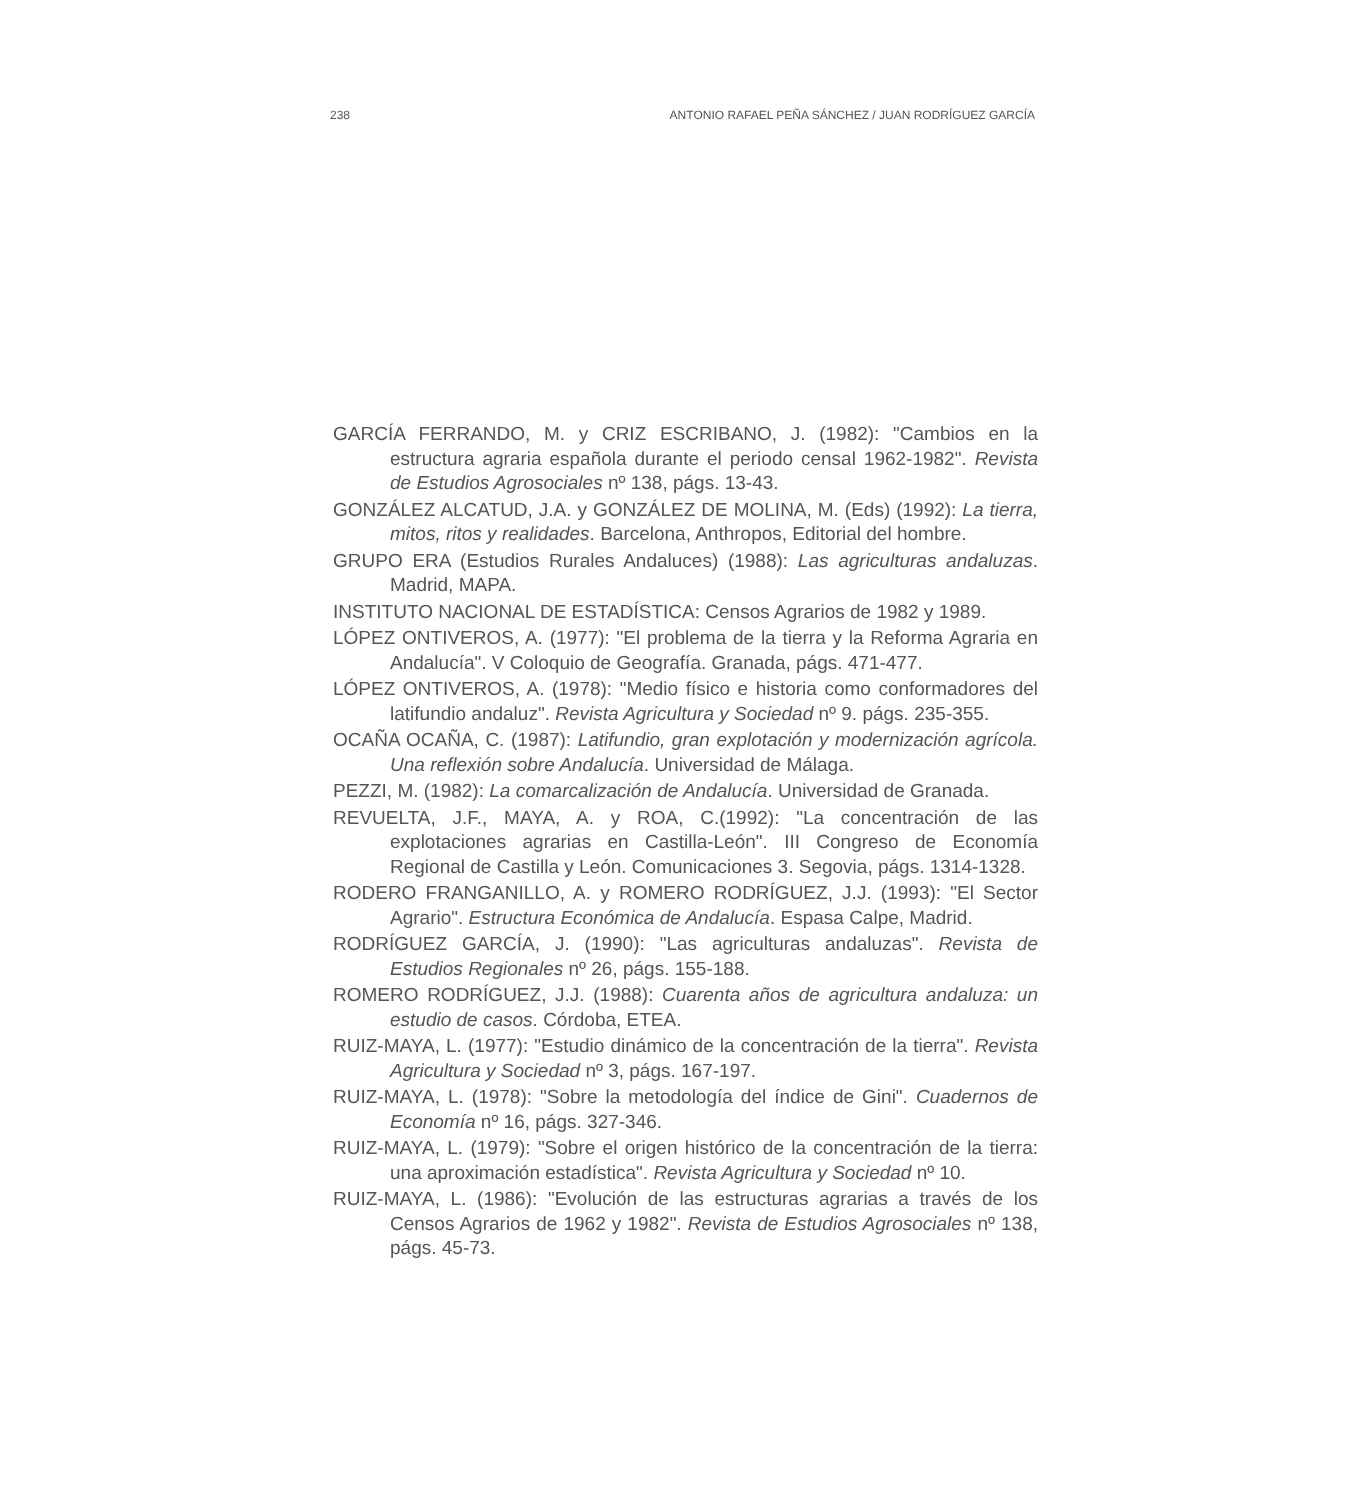238 ANTONIO RAFAEL PEÑA SÁNCHEZ / JUAN RODRÍGUEZ GARCÍA
GARCÍA FERRANDO, M. y CRIZ ESCRIBANO, J. (1982): "Cambios en la estructura agraria española durante el periodo censal 1962-1982". Revista de Estudios Agrosociales nº 138, págs. 13-43.
GONZÁLEZ ALCATUD, J.A. y GONZÁLEZ DE MOLINA, M. (Eds) (1992): La tierra, mitos, ritos y realidades. Barcelona, Anthropos, Editorial del hombre.
GRUPO ERA (Estudios Rurales Andaluces) (1988): Las agriculturas andaluzas. Madrid, MAPA.
INSTITUTO NACIONAL DE ESTADÍSTICA: Censos Agrarios de 1982 y 1989.
LÓPEZ ONTIVEROS, A. (1977): "El problema de la tierra y la Reforma Agraria en Andalucía". V Coloquio de Geografía. Granada, págs. 471-477.
LÓPEZ ONTIVEROS, A. (1978): "Medio físico e historia como conformadores del latifundio andaluz". Revista Agricultura y Sociedad nº 9. págs. 235-355.
OCAÑA OCAÑA, C. (1987): Latifundio, gran explotación y modernización agrícola. Una reflexión sobre Andalucía. Universidad de Málaga.
PEZZI, M. (1982): La comarcalización de Andalucía. Universidad de Granada.
REVUELTA, J.F., MAYA, A. y ROA, C.(1992): "La concentración de las explotaciones agrarias en Castilla-León". III Congreso de Economía Regional de Castilla y León. Comunicaciones 3. Segovia, págs. 1314-1328.
RODERO FRANGANILLO, A. y ROMERO RODRÍGUEZ, J.J. (1993): "El Sector Agrario". Estructura Económica de Andalucía. Espasa Calpe, Madrid.
RODRÍGUEZ GARCÍA, J. (1990): "Las agriculturas andaluzas". Revista de Estudios Regionales nº 26, págs. 155-188.
ROMERO RODRÍGUEZ, J.J. (1988): Cuarenta años de agricultura andaluza: un estudio de casos. Córdoba, ETEA.
RUIZ-MAYA, L. (1977): "Estudio dinámico de la concentración de la tierra". Revista Agricultura y Sociedad nº 3, págs. 167-197.
RUIZ-MAYA, L. (1978): "Sobre la metodología del índice de Gini". Cuadernos de Economía nº 16, págs. 327-346.
RUIZ-MAYA, L. (1979): "Sobre el origen histórico de la concentración de la tierra: una aproximación estadística". Revista Agricultura y Sociedad nº 10.
RUIZ-MAYA, L. (1986): "Evolución de las estructuras agrarias a través de los Censos Agrarios de 1962 y 1982". Revista de Estudios Agrosociales nº 138, págs. 45-73.